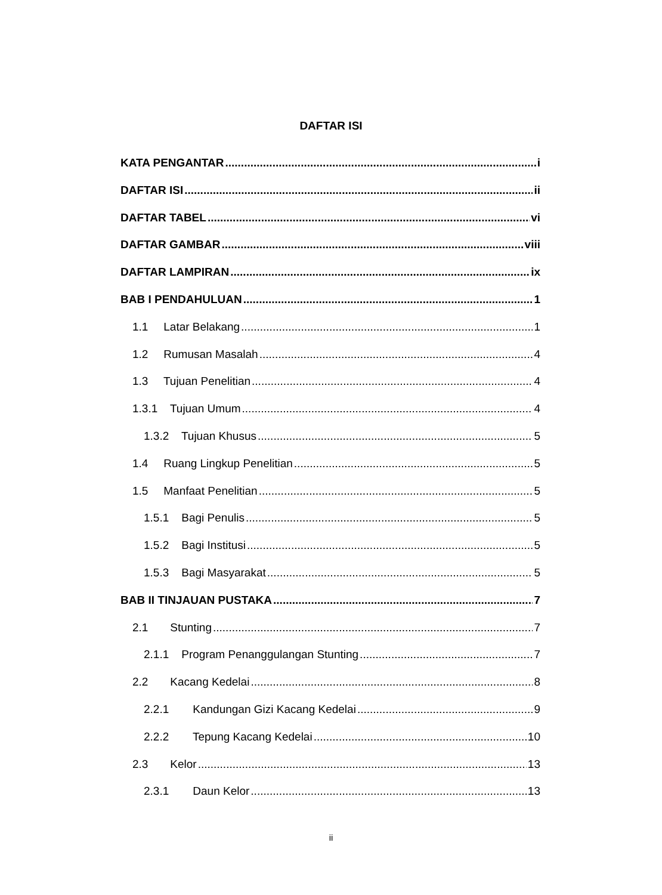DAFTAR ISI
KATA PENGANTAR i
DAFTAR ISI ii
DAFTAR TABEL vi
DAFTAR GAMBAR viii
DAFTAR LAMPIRAN ix
BAB I PENDAHULUAN 1
1.1 Latar Belakang 1
1.2 Rumusan Masalah 4
1.3 Tujuan Penelitian 4
1.3.1 Tujuan Umum 4
1.3.2 Tujuan Khusus 5
1.4 Ruang Lingkup Penelitian 5
1.5 Manfaat Penelitian 5
1.5.1 Bagi Penulis 5
1.5.2 Bagi Institusi 5
1.5.3 Bagi Masyarakat 5
BAB II TINJAUAN PUSTAKA 7
2.1 Stunting 7
2.1.1 Program Penanggulangan Stunting 7
2.2 Kacang Kedelai 8
2.2.1 Kandungan Gizi Kacang Kedelai 9
2.2.2 Tepung Kacang Kedelai 10
2.3 Kelor 13
2.3.1 Daun Kelor 13
ii